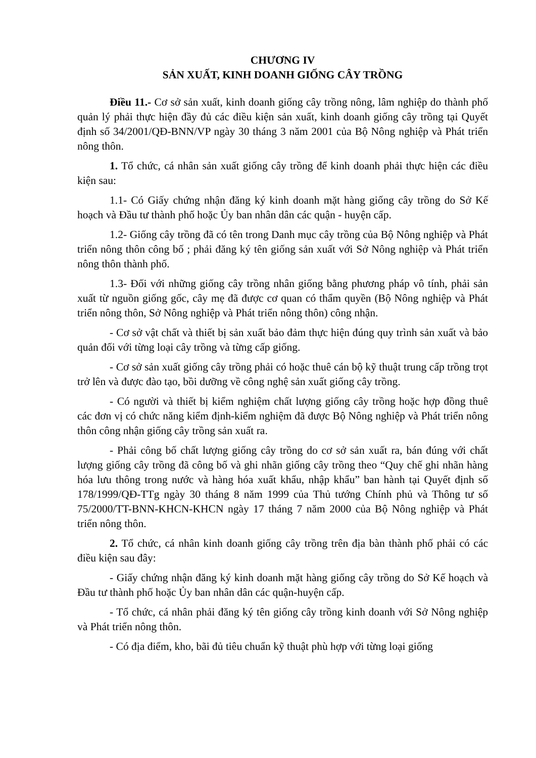CHƯƠNG IV
SẢN XUẤT, KINH DOANH GIỐNG CÂY TRỒNG
Điều 11.- Cơ sở sản xuất, kinh doanh giống cây trồng nông, lâm nghiệp do thành phố quản lý phải thực hiện đầy đủ các điều kiện sản xuất, kinh doanh giống cây trồng tại Quyết định số 34/2001/QĐ-BNN/VP ngày 30 tháng 3 năm 2001 của Bộ Nông nghiệp và Phát triển nông thôn.
1. Tổ chức, cá nhân sản xuất giống cây trồng để kinh doanh phải thực hiện các điều kiện sau:
1.1- Có Giấy chứng nhận đăng ký kinh doanh mặt hàng giống cây trồng do Sở Kế hoạch và Đầu tư thành phố hoặc Ủy ban nhân dân các quận - huyện cấp.
1.2- Giống cây trồng đã có tên trong Danh mục cây trồng của Bộ Nông nghiệp và Phát triển nông thôn công bố ; phải đăng ký tên giống sản xuất với Sở Nông nghiệp và Phát triển nông thôn thành phố.
1.3- Đối với những giống cây trồng nhân giống bằng phương pháp vô tính, phải sản xuất từ nguồn giống gốc, cây mẹ đã được cơ quan có thẩm quyền (Bộ Nông nghiệp và Phát triển nông thôn, Sở Nông nghiệp và Phát triển nông thôn) công nhận.
- Cơ sở vật chất và thiết bị sản xuất bảo đảm thực hiện đúng quy trình sản xuất và bảo quản đối với từng loại cây trồng và từng cấp giống.
- Cơ sở sản xuất giống cây trồng phải có hoặc thuê cán bộ kỹ thuật trung cấp trồng trọt trở lên và được đào tạo, bồi dưỡng về công nghệ sản xuất giống cây trồng.
- Có người và thiết bị kiểm nghiệm chất lượng giống cây trồng hoặc hợp đồng thuê các đơn vị có chức năng kiểm định-kiểm nghiệm đã được Bộ Nông nghiệp và Phát triển nông thôn công nhận giống cây trồng sản xuất ra.
- Phải công bố chất lượng giống cây trồng do cơ sở sản xuất ra, bán đúng với chất lượng giống cây trồng đã công bố và ghi nhãn giống cây trồng theo “Quy chế ghi nhãn hàng hóa lưu thông trong nước và hàng hóa xuất khẩu, nhập khẩu” ban hành tại Quyết định số 178/1999/QĐ-TTg ngày 30 tháng 8 năm 1999 của Thủ tướng Chính phủ và Thông tư số 75/2000/TT-BNN-KHCN-KHCN ngày 17 tháng 7 năm 2000 của Bộ Nông nghiệp và Phát triển nông thôn.
2. Tổ chức, cá nhân kinh doanh giống cây trồng trên địa bàn thành phố phải có các điều kiện sau đây:
- Giấy chứng nhận đăng ký kinh doanh mặt hàng giống cây trồng do Sở Kế hoạch và Đầu tư thành phố hoặc Ủy ban nhân dân các quận-huyện cấp.
- Tổ chức, cá nhân phải đăng ký tên giống cây trồng kinh doanh với Sở Nông nghiệp và Phát triển nông thôn.
- Có địa điểm, kho, bãi đủ tiêu chuẩn kỹ thuật phù hợp với từng loại giống